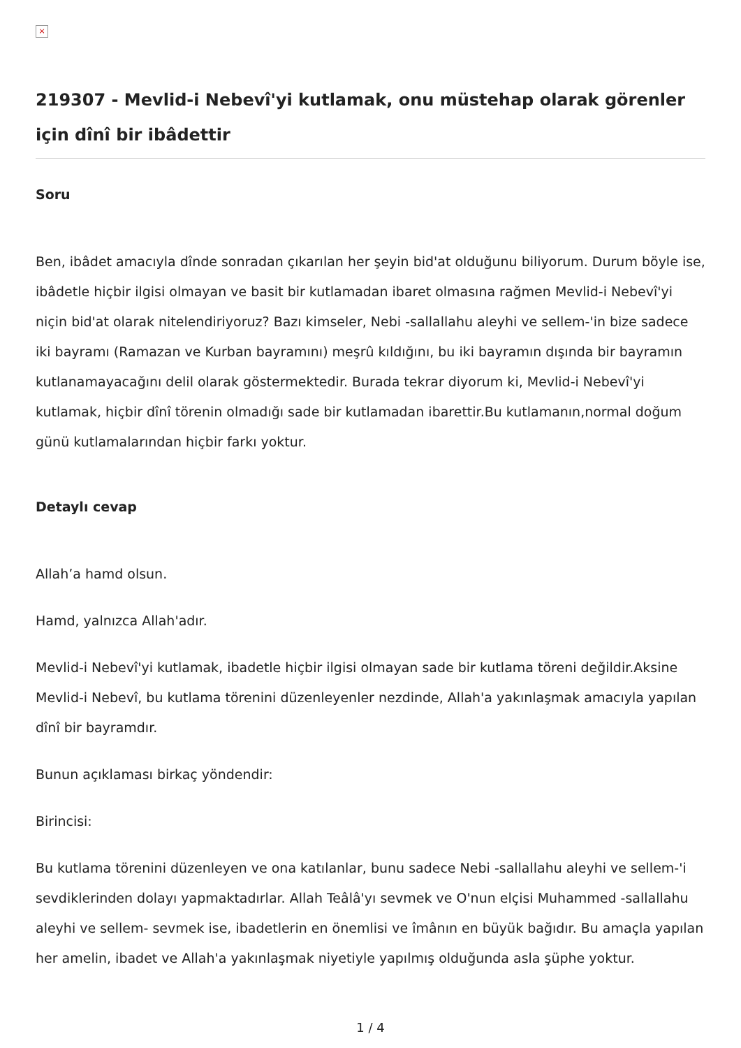×
219307 - Mevlid-i Nebevî'yi kutlamak, onu müstehap olarak görenler için dînî bir ibâdettir
Soru
Ben, ibâdet amacıyla dînde sonradan çıkarılan her şeyin bid'at olduğunu biliyorum. Durum böyle ise, ibâdetle hiçbir ilgisi olmayan ve basit bir kutlamadan ibaret olmasına rağmen Mevlid-i Nebevî'yi niçin bid'at olarak nitelendiriyoruz? Bazı kimseler, Nebi -sallallahu aleyhi ve sellem-'in bize sadece iki bayramı (Ramazan ve Kurban bayramını) meşrû kıldığını, bu iki bayramın dışında bir bayramın kutlanamayacağını delil olarak göstermektedir. Burada tekrar diyorum ki, Mevlid-i Nebevî'yi kutlamak, hiçbir dînî törenin olmadığı sade bir kutlamadan ibarettir.Bu kutlamanın,normal doğum günü kutlamalarından hiçbir farkı yoktur.
Detaylı cevap
Allah’a hamd olsun.
Hamd, yalnızca Allah'adır.
Mevlid-i Nebevî'yi kutlamak, ibadetle hiçbir ilgisi olmayan sade bir kutlama töreni değildir.Aksine Mevlid-i Nebevî, bu kutlama törenini düzenleyenler nezdinde, Allah'a yakınlaşmak amacıyla yapılan dînî bir bayramdır.
Bunun açıklaması birkaç yöndendir:
Birincisi:
Bu kutlama törenini düzenleyen ve ona katılanlar, bunu sadece Nebi -sallallahu aleyhi ve sellem-'i sevdiklerinden dolayı yapmaktadırlar. Allah Teâlâ'yı sevmek ve O'nun elçisi Muhammed -sallallahu aleyhi ve sellem- sevmek ise, ibadetlerin en önemlisi ve îmânın en büyük bağıdır. Bu amaçla yapılan her amelin, ibadet ve Allah'a yakınlaşmak niyetiyle yapılmış olduğunda asla şüphe yoktur.
1 / 4